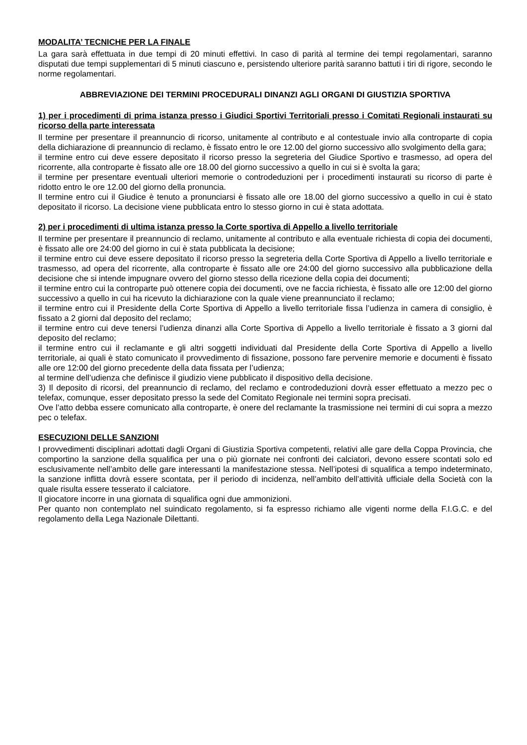MODALITA’ TECNICHE PER LA FINALE
La gara sarà effettuata in due tempi di 20 minuti effettivi. In caso di parità al termine dei tempi regolamentari, saranno disputati due tempi supplementari di 5 minuti ciascuno e, persistendo ulteriore parità saranno battuti i tiri di rigore, secondo le norme regolamentari.
ABBREVIAZIONE DEI TERMINI PROCEDURALI DINANZI AGLI ORGANI DI GIUSTIZIA SPORTIVA
1) per i procedimenti di prima istanza presso i Giudici Sportivi Territoriali presso i Comitati Regionali instaurati su ricorso della parte interessata
Il termine per presentare il preannuncio di ricorso, unitamente al contributo e al contestuale invio alla controparte di copia della dichiarazione di preannuncio di reclamo, è fissato entro le ore 12.00 del giorno successivo allo svolgimento della gara;
il termine entro cui deve essere depositato il ricorso presso la segreteria del Giudice Sportivo e trasmesso, ad opera del ricorrente, alla controparte è fissato alle ore 18.00 del giorno successivo a quello in cui si è svolta la gara;
il termine per presentare eventuali ulteriori memorie o controdeduzioni per i procedimenti instaurati su ricorso di parte è ridotto entro le ore 12.00 del giorno della pronuncia.
Il termine entro cui il Giudice è tenuto a pronunciarsi è fissato alle ore 18.00 del giorno successivo a quello in cui è stato depositato il ricorso. La decisione viene pubblicata entro lo stesso giorno in cui è stata adottata.
2) per i procedimenti di ultima istanza presso la Corte sportiva di Appello a livello territoriale
Il termine per presentare il preannuncio di reclamo, unitamente al contributo e alla eventuale richiesta di copia dei documenti, è fissato alle ore 24:00 del giorno in cui è stata pubblicata la decisione;
il termine entro cui deve essere depositato il ricorso presso la segreteria della Corte Sportiva di Appello a livello territoriale e trasmesso, ad opera del ricorrente, alla controparte è fissato alle ore 24:00 del giorno successivo alla pubblicazione della decisione che si intende impugnare ovvero del giorno stesso della ricezione della copia dei documenti;
il termine entro cui la controparte può ottenere copia dei documenti, ove ne faccia richiesta, è fissato alle ore 12:00 del giorno successivo a quello in cui ha ricevuto la dichiarazione con la quale viene preannunciato il reclamo;
il termine entro cui il Presidente della Corte Sportiva di Appello a livello territoriale fissa l’udienza in camera di consiglio, è fissato a 2 giorni dal deposito del reclamo;
il termine entro cui deve tenersi l’udienza dinanzi alla Corte Sportiva di Appello a livello territoriale è fissato a 3 giorni dal deposito del reclamo;
il termine entro cui il reclamante e gli altri soggetti individuati dal Presidente della Corte Sportiva di Appello a livello territoriale, ai quali è stato comunicato il provvedimento di fissazione, possono fare pervenire memorie e documenti è fissato alle ore 12:00 del giorno precedente della data fissata per l’udienza;
al termine dell’udienza che definisce il giudizio viene pubblicato il dispositivo della decisione.
3) Il deposito di ricorsi, del preannuncio di reclamo, del reclamo e controdeduzioni dovrà esser effettuato a mezzo pec o telefax, comunque, esser depositato presso la sede del Comitato Regionale nei termini sopra precisati.
Ove l’atto debba essere comunicato alla controparte, è onere del reclamante la trasmissione nei termini di cui sopra a mezzo pec o telefax.
ESECUZIONI DELLE SANZIONI
I provvedimenti disciplinari adottati dagli Organi di Giustizia Sportiva competenti, relativi alle gare della Coppa Provincia, che comportino la sanzione della squalifica per una o più giornate nei confronti dei calciatori, devono essere scontati solo ed esclusivamente nell’ambito delle gare interessanti la manifestazione stessa. Nell’ipotesi di squalifica a tempo indeterminato, la sanzione inflitta dovrà essere scontata, per il periodo di incidenza, nell’ambito dell’attività ufficiale della Società con la quale risulta essere tesserato il calciatore.
Il giocatore incorre in una giornata di squalifica ogni due ammonizioni.
Per quanto non contemplato nel suindicato regolamento, si fa espresso richiamo alle vigenti norme della F.I.G.C. e del regolamento della Lega Nazionale Dilettanti.